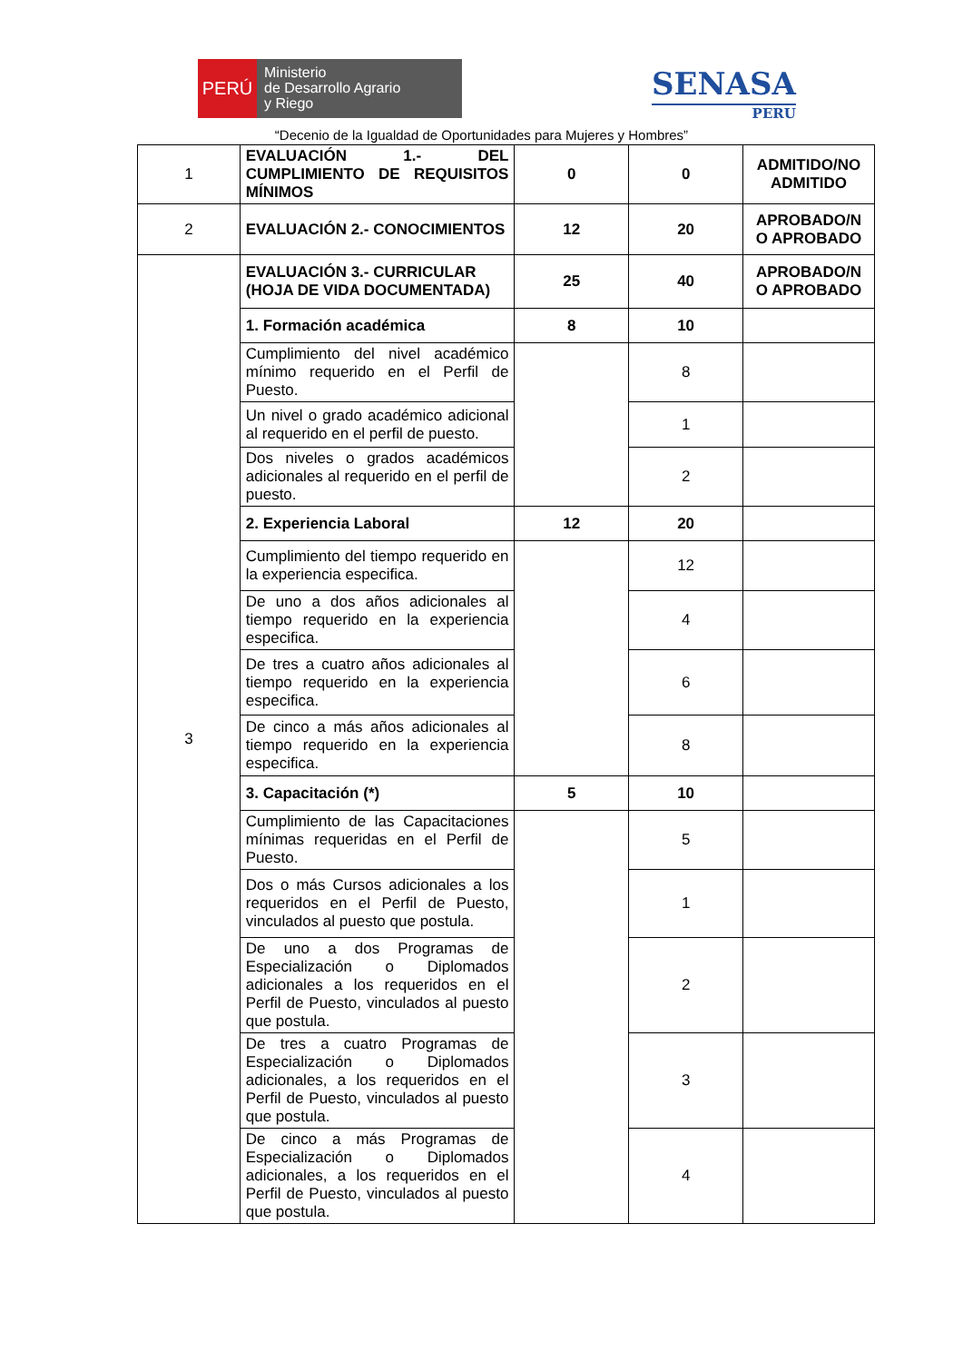PERÚ
Ministerio
de Desarrollo Agrario
y Riego
SENASA
PERU
“Decenio de la Igualdad de Oportunidades para Mujeres y Hombres”
| 1 | EVALUACIÓN 1.- DEL CUMPLIMIENTO DE REQUISITOS MÍNIMOS | 0 | 0 | ADMITIDO/NO ADMITIDO |
| 2 | EVALUACIÓN 2.- CONOCIMIENTOS | 12 | 20 | APROBADO/N O APROBADO |
| 3 | EVALUACIÓN 3.- CURRICULAR (HOJA DE VIDA DOCUMENTADA) | 25 | 40 | APROBADO/N O APROBADO |
| | 1. Formación académica | 8 | 10 | |
| | Cumplimiento del nivel académico mínimo requerido en el Perfil de Puesto. | | 8 | |
| | Un nivel o grado académico adicional al requerido en el perfil de puesto. | | 1 | |
| | Dos niveles o grados académicos adicionales al requerido en el perfil de puesto. | | 2 | |
| | 2. Experiencia Laboral | 12 | 20 | |
| | Cumplimiento del tiempo requerido en la experiencia especifica. | | 12 | |
| | De uno a dos años adicionales al tiempo requerido en la experiencia especifica. | | 4 | |
| | De tres a cuatro años adicionales al tiempo requerido en la experiencia especifica. | | 6 | |
| | De cinco a más años adicionales al tiempo requerido en la experiencia especifica. | | 8 | |
| | 3. Capacitación (*) | 5 | 10 | |
| | Cumplimiento de las Capacitaciones mínimas requeridas en el Perfil de Puesto. | | 5 | |
| | Dos o más Cursos adicionales a los requeridos en el Perfil de Puesto, vinculados al puesto que postula. | | 1 | |
| | De uno a dos Programas de Especialización o Diplomados adicionales a los requeridos en el Perfil de Puesto, vinculados al puesto que postula. | | 2 | |
| | De tres a cuatro Programas de Especialización o Diplomados adicionales, a los requeridos en el Perfil de Puesto, vinculados al puesto que postula. | | 3 | |
| | De cinco a más Programas de Especialización o Diplomados adicionales, a los requeridos en el Perfil de Puesto, vinculados al puesto que postula. | | 4 | |